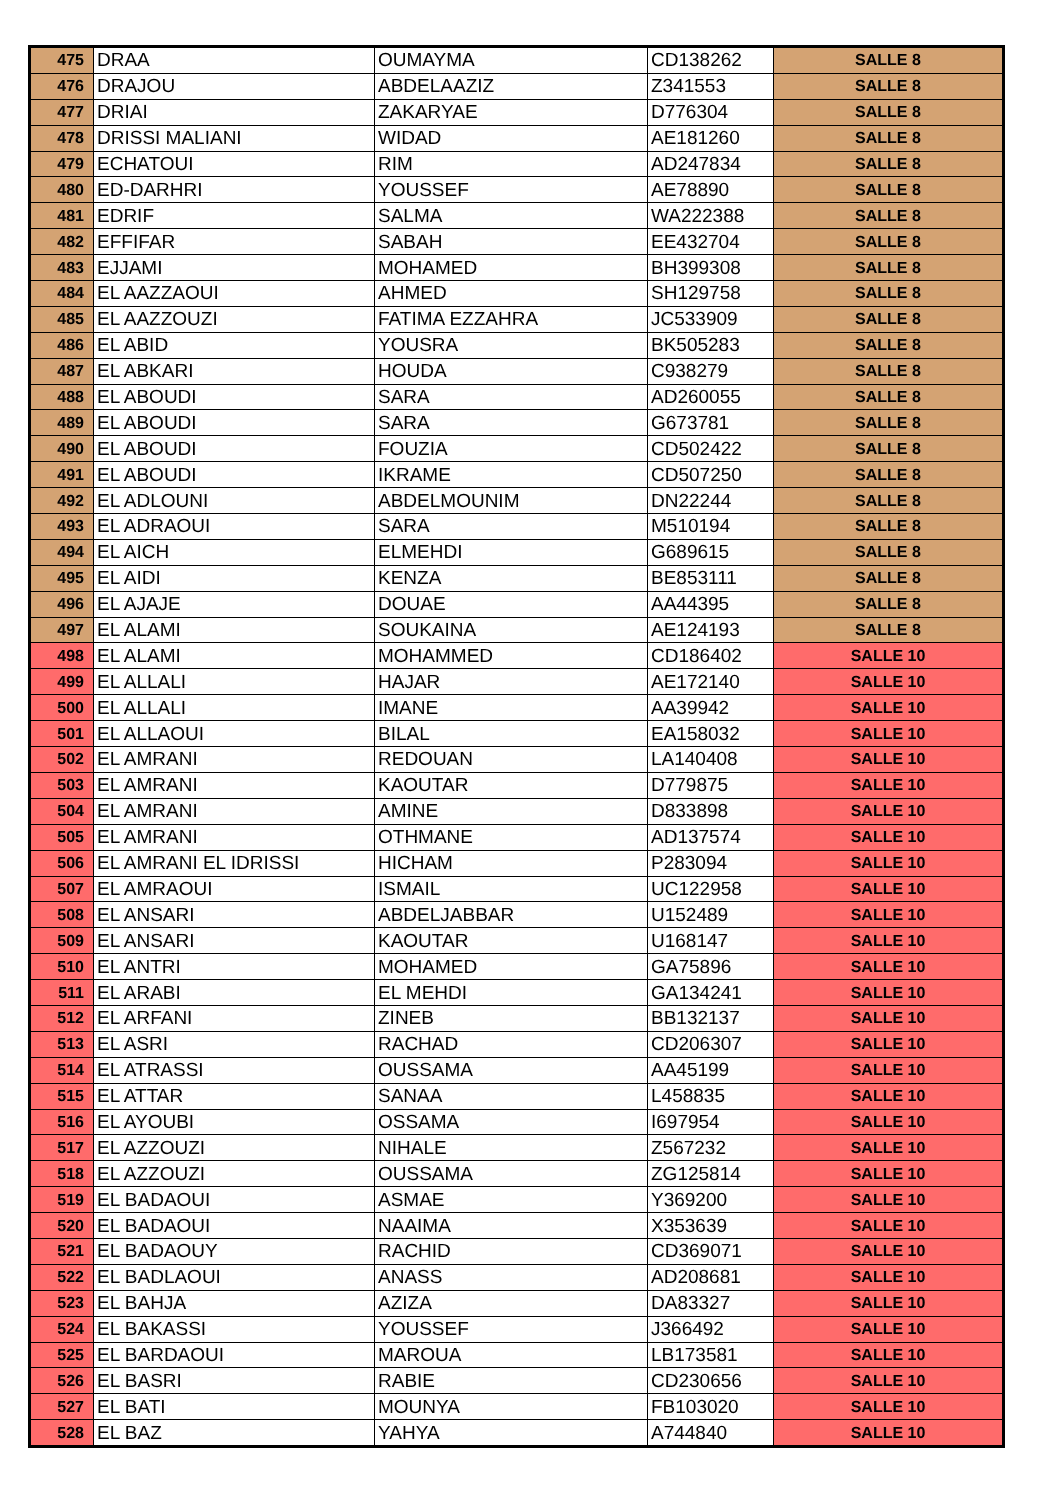| 475 | DRAA | OUMAYMA | CD138262 | SALLE 8 |
| 476 | DRAJOU | ABDELAAZIZ | Z341553 | SALLE 8 |
| 477 | DRIAI | ZAKARYAE | D776304 | SALLE 8 |
| 478 | DRISSI MALIANI | WIDAD | AE181260 | SALLE 8 |
| 479 | ECHATOUI | RIM | AD247834 | SALLE 8 |
| 480 | ED-DARHRI | YOUSSEF | AE78890 | SALLE 8 |
| 481 | EDRIF | SALMA | WA222388 | SALLE 8 |
| 482 | EFFIFAR | SABAH | EE432704 | SALLE 8 |
| 483 | EJJAMI | MOHAMED | BH399308 | SALLE 8 |
| 484 | EL AAZZAOUI | AHMED | SH129758 | SALLE 8 |
| 485 | EL AAZZOUZI | FATIMA EZZAHRA | JC533909 | SALLE 8 |
| 486 | EL ABID | YOUSRA | BK505283 | SALLE 8 |
| 487 | EL ABKARI | HOUDA | C938279 | SALLE 8 |
| 488 | EL ABOUDI | SARA | AD260055 | SALLE 8 |
| 489 | EL ABOUDI | SARA | G673781 | SALLE 8 |
| 490 | EL ABOUDI | FOUZIA | CD502422 | SALLE 8 |
| 491 | EL ABOUDI | IKRAME | CD507250 | SALLE 8 |
| 492 | EL ADLOUNI | ABDELMOUNIM | DN22244 | SALLE 8 |
| 493 | EL ADRAOUI | SARA | M510194 | SALLE 8 |
| 494 | EL AICH | ELMEHDI | G689615 | SALLE 8 |
| 495 | EL AIDI | KENZA | BE853111 | SALLE 8 |
| 496 | EL AJAJE | DOUAE | AA44395 | SALLE 8 |
| 497 | EL ALAMI | SOUKAINA | AE124193 | SALLE 8 |
| 498 | EL ALAMI | MOHAMMED | CD186402 | SALLE 10 |
| 499 | EL ALLALI | HAJAR | AE172140 | SALLE 10 |
| 500 | EL ALLALI | IMANE | AA39942 | SALLE 10 |
| 501 | EL ALLAOUI | BILAL | EA158032 | SALLE 10 |
| 502 | EL AMRANI | REDOUAN | LA140408 | SALLE 10 |
| 503 | EL AMRANI | KAOUTAR | D779875 | SALLE 10 |
| 504 | EL AMRANI | AMINE | D833898 | SALLE 10 |
| 505 | EL AMRANI | OTHMANE | AD137574 | SALLE 10 |
| 506 | EL AMRANI EL IDRISSI | HICHAM | P283094 | SALLE 10 |
| 507 | EL AMRAOUI | ISMAIL | UC122958 | SALLE 10 |
| 508 | EL ANSARI | ABDELJABBAR | U152489 | SALLE 10 |
| 509 | EL ANSARI | KAOUTAR | U168147 | SALLE 10 |
| 510 | EL ANTRI | MOHAMED | GA75896 | SALLE 10 |
| 511 | EL ARABI | EL MEHDI | GA134241 | SALLE 10 |
| 512 | EL ARFANI | ZINEB | BB132137 | SALLE 10 |
| 513 | EL ASRI | RACHAD | CD206307 | SALLE 10 |
| 514 | EL ATRASSI | OUSSAMA | AA45199 | SALLE 10 |
| 515 | EL ATTAR | SANAA | L458835 | SALLE 10 |
| 516 | EL AYOUBI | OSSAMA | I697954 | SALLE 10 |
| 517 | EL AZZOUZI | NIHALE | Z567232 | SALLE 10 |
| 518 | EL AZZOUZI | OUSSAMA | ZG125814 | SALLE 10 |
| 519 | EL BADAOUI | ASMAE | Y369200 | SALLE 10 |
| 520 | EL BADAOUI | NAAIMA | X353639 | SALLE 10 |
| 521 | EL BADAOUY | RACHID | CD369071 | SALLE 10 |
| 522 | EL BADLAOUI | ANASS | AD208681 | SALLE 10 |
| 523 | EL BAHJA | AZIZA | DA83327 | SALLE 10 |
| 524 | EL BAKASSI | YOUSSEF | J366492 | SALLE 10 |
| 525 | EL BARDAOUI | MAROUA | LB173581 | SALLE 10 |
| 526 | EL BASRI | RABIE | CD230656 | SALLE 10 |
| 527 | EL BATI | MOUNYA | FB103020 | SALLE 10 |
| 528 | EL BAZ | YAHYA | A744840 | SALLE 10 |